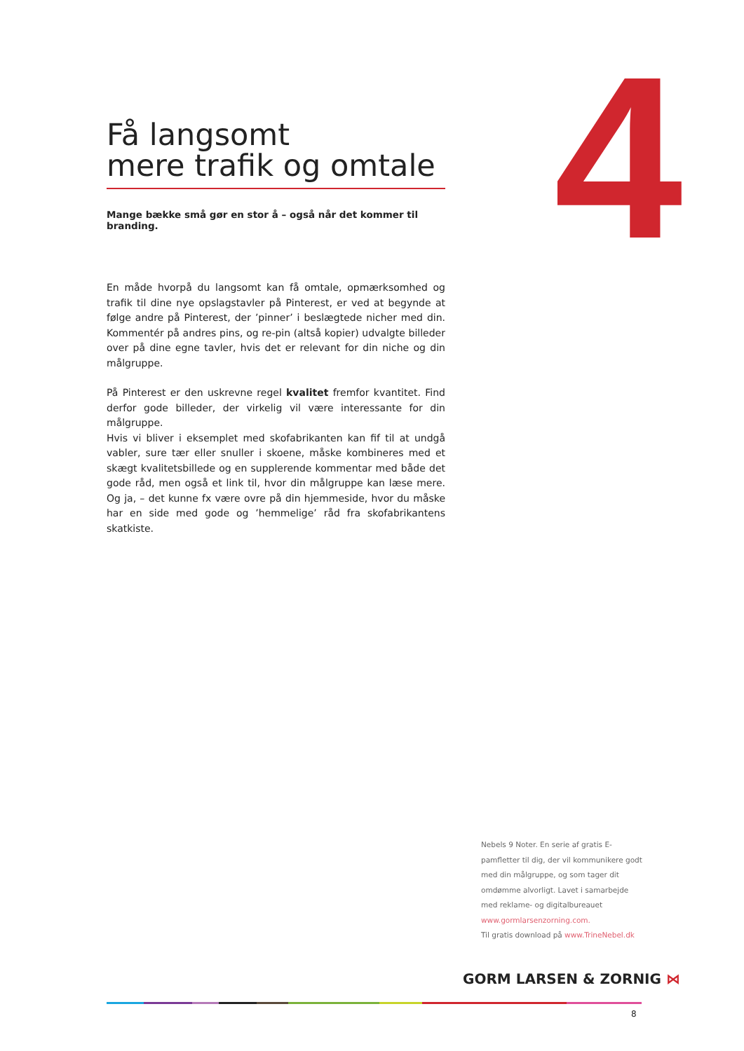4
Få langsomt
mere trafik og omtale
Mange bække små gør en stor å – også når det kommer til branding.
En måde hvorpå du langsomt kan få omtale, opmærksomhed og trafik til dine nye opslagstavler på Pinterest, er ved at begynde at følge andre på Pinterest, der ’pinner’ i beslægtede nicher med din. Kommentér på andres pins, og re-pin (altså kopier) udvalgte billeder over på dine egne tavler, hvis det er relevant for din niche og din målgruppe.
På Pinterest er den uskrevne regel kvalitet fremfor kvantitet. Find derfor gode billeder, der virkelig vil være interessante for din målgruppe.
Hvis vi bliver i eksemplet med skofabrikanten kan fif til at undgå vabler, sure tær eller snuller i skoene, måske kombineres med et skægt kvalitetsbillede og en supplerende kommentar med både det gode råd, men også et link til, hvor din målgruppe kan læse mere. Og ja, – det kunne fx være ovre på din hjemmeside, hvor du måske har en side med gode og ’hemmelige’ råd fra skofabrikantens skatkiste.
Nebels 9 Noter. En serie af gratis E-pamfletter til dig, der vil kommunikere godt med din målgruppe, og som tager dit omdømme alvorligt. Lavet i samarbejde med reklame- og digitalbureauet www.gormlarsenzorning.com.
Til gratis download på www.TrineNebel.dk
GORM LARSEN & ZORNIG ⋈
8